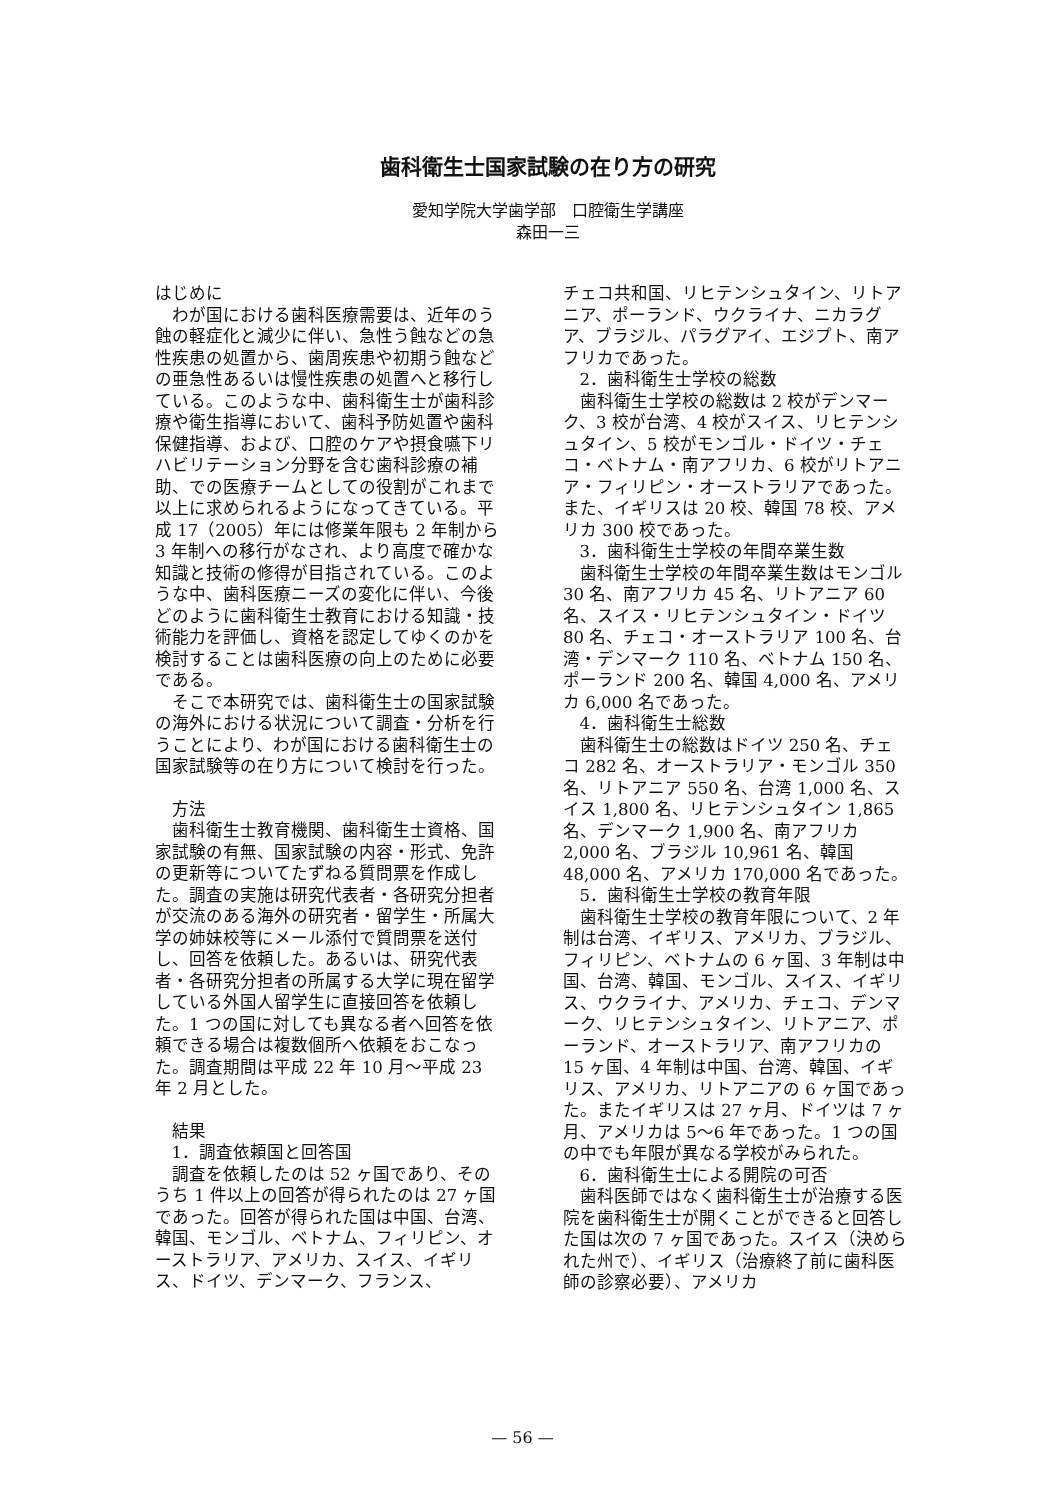歯科衛生士国家試験の在り方の研究
愛知学院大学歯学部　口腔衛生学講座
森田一三
はじめに
わが国における歯科医療需要は、近年のう蝕の軽症化と減少に伴い、急性う蝕などの急性疾患の処置から、歯周疾患や初期う蝕などの亜急性あるいは慢性疾患の処置へと移行している。このような中、歯科衛生士が歯科診療や衛生指導において、歯科予防処置や歯科保健指導、および、口腔のケアや摂食嚥下リハビリテーション分野を含む歯科診療の補助、での医療チームとしての役割がこれまで以上に求められるようになってきている。平成 17（2005）年には修業年限も 2 年制から 3 年制への移行がなされ、より高度で確かな知識と技術の修得が目指されている。このような中、歯科医療ニーズの変化に伴い、今後どのように歯科衛生士教育における知識・技術能力を評価し、資格を認定してゆくのかを検討することは歯科医療の向上のために必要である。
そこで本研究では、歯科衛生士の国家試験の海外における状況について調査・分析を行うことにより、わが国における歯科衛生士の国家試験等の在り方について検討を行った。
方法
歯科衛生士教育機関、歯科衛生士資格、国家試験の有無、国家試験の内容・形式、免許の更新等についてたずねる質問票を作成した。調査の実施は研究代表者・各研究分担者が交流のある海外の研究者・留学生・所属大学の姉妹校等にメール添付で質問票を送付し、回答を依頼した。あるいは、研究代表者・各研究分担者の所属する大学に現在留学している外国人留学生に直接回答を依頼した。1 つの国に対しても異なる者へ回答を依頼できる場合は複数個所へ依頼をおこなった。調査期間は平成 22 年 10 月～平成 23 年 2 月とした。
結果
1．調査依頼国と回答国
調査を依頼したのは 52 ヶ国であり、そのうち 1 件以上の回答が得られたのは 27 ヶ国であった。回答が得られた国は中国、台湾、韓国、モンゴル、ベトナム、フィリピン、オーストラリア、アメリカ、スイス、イギリス、ドイツ、デンマーク、フランス、
チェコ共和国、リヒテンシュタイン、リトアニア、ポーランド、ウクライナ、ニカラグア、ブラジル、パラグアイ、エジプト、南アフリカであった。
2．歯科衛生士学校の総数
歯科衛生士学校の総数は 2 校がデンマーク、3 校が台湾、4 校がスイス、リヒテンシュタイン、5 校がモンゴル・ドイツ・チェコ・ベトナム・南アフリカ、6 校がリトアニア・フィリピン・オーストラリアであった。また、イギリスは 20 校、韓国 78 校、アメリカ 300 校であった。
3．歯科衛生士学校の年間卒業生数
歯科衛生士学校の年間卒業生数はモンゴル 30 名、南アフリカ 45 名、リトアニア 60 名、スイス・リヒテンシュタイン・ドイツ 80 名、チェコ・オーストラリア 100 名、台湾・デンマーク 110 名、ベトナム 150 名、ポーランド 200 名、韓国 4,000 名、アメリカ 6,000 名であった。
4．歯科衛生士総数
歯科衛生士の総数はドイツ 250 名、チェコ 282 名、オーストラリア・モンゴル 350 名、リトアニア 550 名、台湾 1,000 名、スイス 1,800 名、リヒテンシュタイン 1,865 名、デンマーク 1,900 名、南アフリカ 2,000 名、ブラジル 10,961 名、韓国 48,000 名、アメリカ 170,000 名であった。
5．歯科衛生士学校の教育年限
歯科衛生士学校の教育年限について、2 年制は台湾、イギリス、アメリカ、ブラジル、フィリピン、ベトナムの 6 ヶ国、3 年制は中国、台湾、韓国、モンゴル、スイス、イギリス、ウクライナ、アメリカ、チェコ、デンマーク、リヒテンシュタイン、リトアニア、ポーランド、オーストラリア、南アフリカの 15 ヶ国、4 年制は中国、台湾、韓国、イギリス、アメリカ、リトアニアの 6 ヶ国であった。またイギリスは 27 ヶ月、ドイツは 7 ヶ月、アメリカは 5～6 年であった。1 つの国の中でも年限が異なる学校がみられた。
6．歯科衛生士による開院の可否
歯科医師ではなく歯科衛生士が治療する医院を歯科衛生士が開くことができると回答した国は次の 7 ヶ国であった。スイス（決められた州で）、イギリス（治療終了前に歯科医師の診察必要）、アメリカ
— 56 —